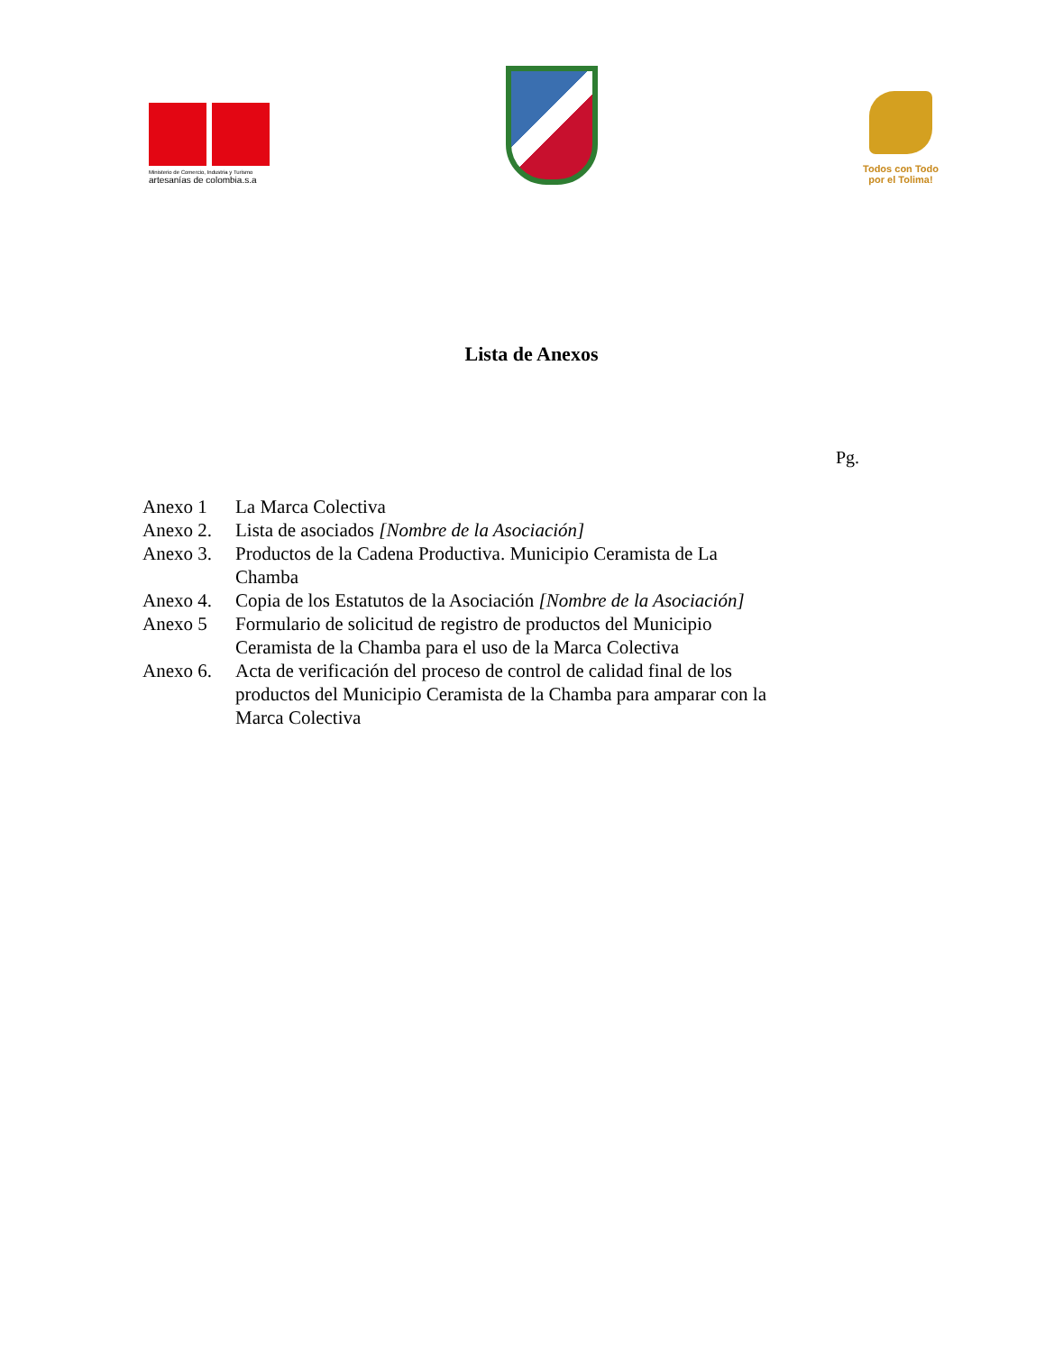Ministerio de Comercio, Industria y Turismo
artesanías de colombia.s.a
Todos con Todo
por el Tolima!
Lista de Anexos
Pg.
| Anexo 1 | La Marca Colectiva |
| Anexo 2. | Lista de asociados [Nombre de la Asociación] |
| Anexo 3. | Productos de la Cadena Productiva. Municipio Ceramista de La Chamba |
| Anexo 4. | Copia de los Estatutos de la Asociación [Nombre de la Asociación] |
| Anexo 5 | Formulario de solicitud de registro de productos del Municipio Ceramista de la Chamba para el uso de la Marca Colectiva |
| Anexo 6. | Acta de verificación del proceso de control de calidad final de los productos del Municipio Ceramista de la Chamba para amparar con la Marca Colectiva |